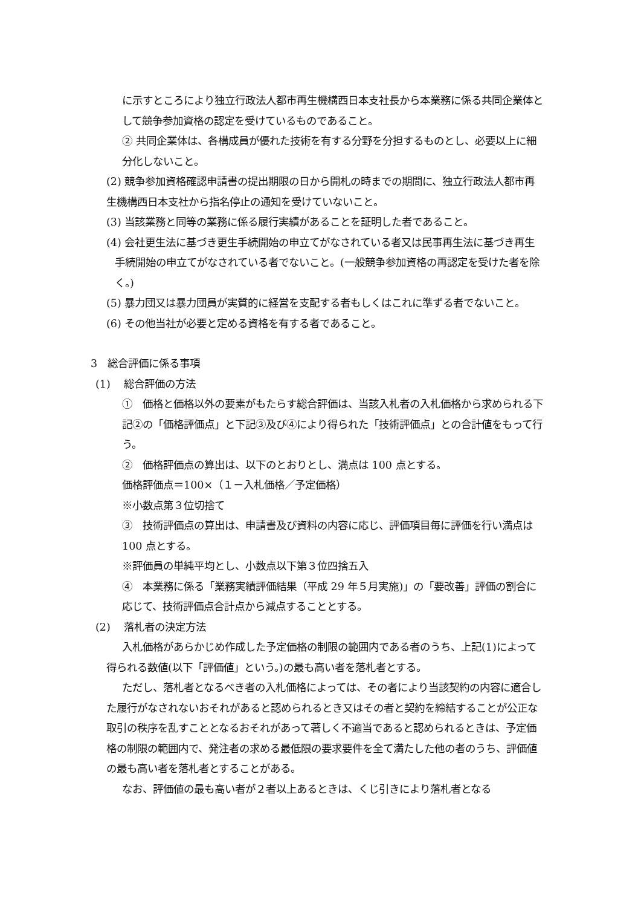に示すところにより独立行政法人都市再生機構西日本支社長から本業務に係る共同企業体として競争参加資格の認定を受けているものであること。
② 共同企業体は、各構成員が優れた技術を有する分野を分担するものとし、必要以上に細分化しないこと。
(2) 競争参加資格確認申請書の提出期限の日から開札の時までの期間に、独立行政法人都市再生機構西日本支社から指名停止の通知を受けていないこと。
(3) 当該業務と同等の業務に係る履行実績があることを証明した者であること。
(4) 会社更生法に基づき更生手続開始の申立てがなされている者又は民事再生法に基づき再生手続開始の申立てがなされている者でないこと。(一般競争参加資格の再認定を受けた者を除く。)
(5) 暴力団又は暴力団員が実質的に経営を支配する者もしくはこれに準ずる者でないこと。
(6) その他当社が必要と定める資格を有する者であること。
3　総合評価に係る事項
(1)　 総合評価の方法
①　価格と価格以外の要素がもたらす総合評価は、当該入札者の入札価格から求められる下記②の「価格評価点」と下記③及び④により得られた「技術評価点」との合計値をもって行う。
②　価格評価点の算出は、以下のとおりとし、満点は 100 点とする。
価格評価点＝100×（１－入札価格／予定価格）
※小数点第３位切捨て
③　技術評価点の算出は、申請書及び資料の内容に応じ、評価項目毎に評価を行い満点は 100 点とする。
※評価員の単純平均とし、小数点以下第３位四捨五入
④　本業務に係る「業務実績評価結果（平成 29 年５月実施)」の「要改善」評価の割合に応じて、技術評価点合計点から減点することとする。
(2)　 落札者の決定方法
入札価格があらかじめ作成した予定価格の制限の範囲内である者のうち、上記(1)によって得られる数値(以下「評価値」という。)の最も高い者を落札者とする。
ただし、落札者となるべき者の入札価格によっては、その者により当該契約の内容に適合した履行がなされないおそれがあると認められるとき又はその者と契約を締結することが公正な取引の秩序を乱すこととなるおそれがあって著しく不適当であると認められるときは、予定価格の制限の範囲内で、発注者の求める最低限の要求要件を全て満たした他の者のうち、評価値の最も高い者を落札者とすることがある。
なお、評価値の最も高い者が２者以上あるときは、くじ引きにより落札者となる